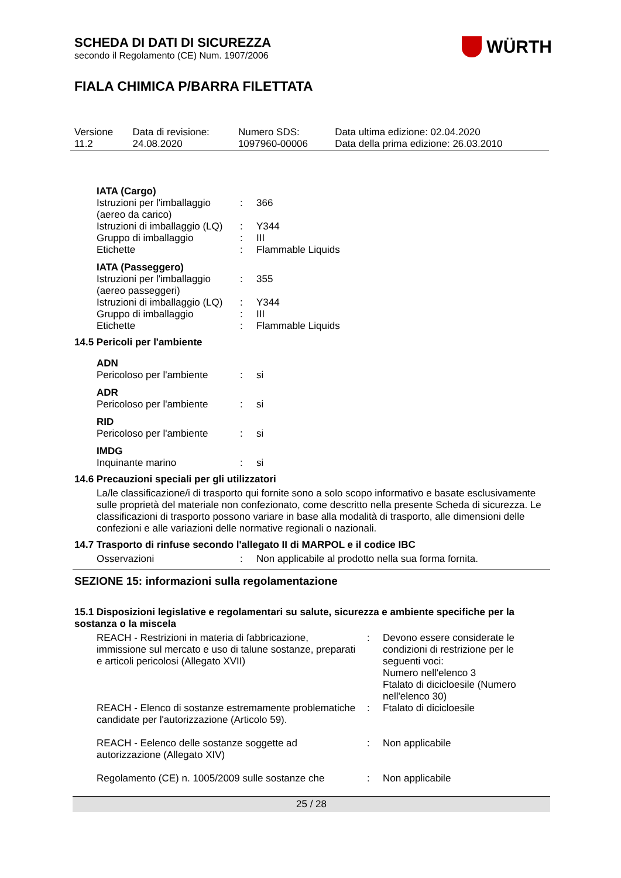WÜRTH
SCHEDA DI DATI DI SICUREZZA
secondo il Regolamento (CE) Num. 1907/2006
FIALA CHIMICA P/BARRA FILETTATA
| Versione 11.2 | Data di revisione: 24.08.2020 | Numero SDS: 1097960-00006 | Data ultima edizione: 02.04.2020 Data della prima edizione: 26.03.2010 |
IATA (Cargo)
| Istruzioni per l'imballaggio (aereo da carico) | : | 366 |
| Istruzioni di imballaggio (LQ) | : | Y344 |
| Gruppo di imballaggio | : | III |
| Etichette | : | Flammable Liquids |
IATA (Passeggero)
| Istruzioni per l'imballaggio (aereo passeggeri) | : | 355 |
| Istruzioni di imballaggio (LQ) | : | Y344 |
| Gruppo di imballaggio | : | III |
| Etichette | : | Flammable Liquids |
14.5 Pericoli per l'ambiente
ADN
| Pericoloso per l'ambiente | : | si |
ADR
| Pericoloso per l'ambiente | : | si |
RID
| Pericoloso per l'ambiente | : | si |
IMDG
| Inquinante marino | : | si |
14.6 Precauzioni speciali per gli utilizzatori
La/le classificazione/i di trasporto qui fornite sono a solo scopo informativo e basate esclusivamente sulle proprietà del materiale non confezionato, come descritto nella presente Scheda di sicurezza. Le classificazioni di trasporto possono variare in base alla modalità di trasporto, alle dimensioni delle confezioni e alle variazioni delle normative regionali o nazionali.
14.7 Trasporto di rinfuse secondo l'allegato II di MARPOL e il codice IBC
| Osservazioni | : | Non applicabile al prodotto nella sua forma fornita. |
SEZIONE 15: informazioni sulla regolamentazione
15.1 Disposizioni legislative e regolamentari su salute, sicurezza e ambiente specifiche per la sostanza o la miscela
| REACH - Restrizioni in materia di fabbricazione, immissione sul mercato e uso di talune sostanze, preparati e articoli pericolosi (Allegato XVII) | : | Devono essere considerate le condizioni di restrizione per le seguenti voci: Numero nell'elenco 3 Ftalato di dicicloesile (Numero nell'elenco 30) |
| REACH - Elenco di sostanze estremamente problematiche candidate per l'autorizzazione (Articolo 59). | : | Ftalato di dicicloesile |
| REACH - Eelenco delle sostanze soggette ad autorizzazione (Allegato XIV) | : | Non applicabile |
| Regolamento (CE) n. 1005/2009 sulle sostanze che | : | Non applicabile |
25 / 28